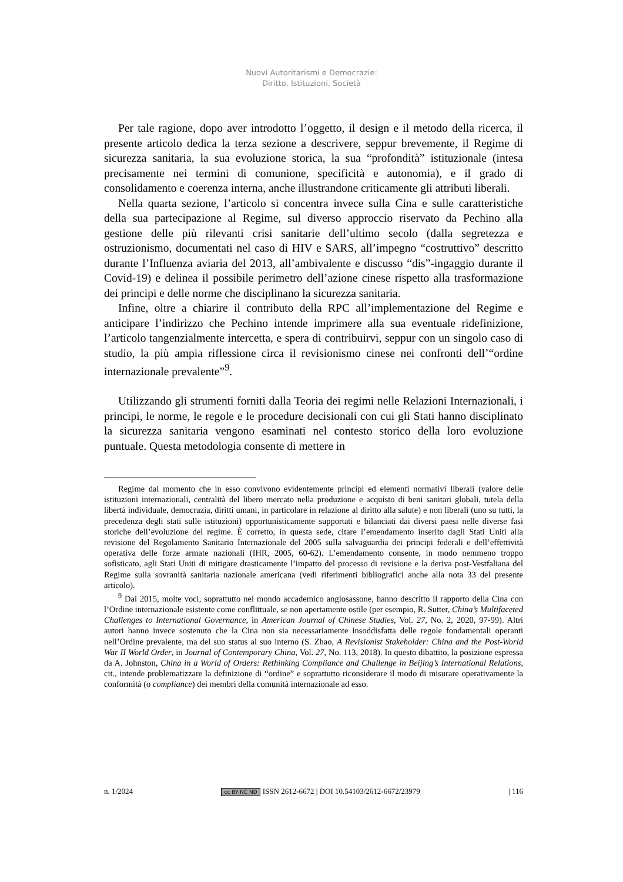Nuovi Autoritarismi e Democrazie:
Diritto, Istituzioni, Società
Per tale ragione, dopo aver introdotto l’oggetto, il design e il metodo della ricerca, il presente articolo dedica la terza sezione a descrivere, seppur brevemente, il Regime di sicurezza sanitaria, la sua evoluzione storica, la sua “profondità” istituzionale (intesa precisamente nei termini di comunione, specificità e autonomia), e il grado di consolidamento e coerenza interna, anche illustrandone criticamente gli attributi liberali.
Nella quarta sezione, l’articolo si concentra invece sulla Cina e sulle caratteristiche della sua partecipazione al Regime, sul diverso approccio riservato da Pechino alla gestione delle più rilevanti crisi sanitarie dell’ultimo secolo (dalla segretezza e ostruzionismo, documentati nel caso di HIV e SARS, all’impegno “costruttivo” descritto durante l’Influenza aviaria del 2013, all’ambivalente e discusso “dis”-ingaggio durante il Covid-19) e delinea il possibile perimetro dell’azione cinese rispetto alla trasformazione dei principi e delle norme che disciplinano la sicurezza sanitaria.
Infine, oltre a chiarire il contributo della RPC all’implementazione del Regime e anticipare l’indirizzo che Pechino intende imprimere alla sua eventuale ridefinizione, l’articolo tangenzialmente intercetta, e spera di contribuirvi, seppur con un singolo caso di studio, la più ampia riflessione circa il revisionismo cinese nei confronti dell’“ordine internazionale prevalente”<sup>9</sup>.
Utilizzando gli strumenti forniti dalla Teoria dei regimi nelle Relazioni Internazionali, i principi, le norme, le regole e le procedure decisionali con cui gli Stati hanno disciplinato la sicurezza sanitaria vengono esaminati nel contesto storico della loro evoluzione puntuale. Questa metodologia consente di mettere in
Regime dal momento che in esso convivono evidentemente principi ed elementi normativi liberali (valore delle istituzioni internazionali, centralità del libero mercato nella produzione e acquisto di beni sanitari globali, tutela della libertà individuale, democrazia, diritti umani, in particolare in relazione al diritto alla salute) e non liberali (uno su tutti, la precedenza degli stati sulle istituzioni) opportunisticamente supportati e bilanciati dai diversi paesi nelle diverse fasi storiche dell’evoluzione del regime. È corretto, in questa sede, citare l’emendamento inserito dagli Stati Uniti alla revisione del Regolamento Sanitario Internazionale del 2005 sulla salvaguardia dei principi federali e dell’effettività operativa delle forze armate nazionali (IHR, 2005, 60-62). L’emendamento consente, in modo nemmeno troppo sofisticato, agli Stati Uniti di mitigare drasticamente l’impatto del processo di revisione e la deriva post-Vestfaliana del Regime sulla sovranità sanitaria nazionale americana (vedi riferimenti bibliografici anche alla nota 33 del presente articolo).
<sup>9</sup> Dal 2015, molte voci, soprattutto nel mondo accademico anglosassone, hanno descritto il rapporto della Cina con l’Ordine internazionale esistente come conflittuale, se non apertamente ostile (per esempio, R. Sutter, China’s Multifaceted Challenges to International Governance, in American Journal of Chinese Studies, Vol. 27, No. 2, 2020, 97-99). Altri autori hanno invece sostenuto che la Cina non sia necessariamente insoddisfatta delle regole fondamentali operanti nell’Ordine prevalente, ma del suo status al suo interno (S. Zhao, A Revisionist Stakeholder: China and the Post-World War II World Order, in Journal of Contemporary China, Vol. 27, No. 113, 2018). In questo dibattito, la posizione espressa da A. Johnston, China in a World of Orders: Rethinking Compliance and Challenge in Beijing’s International Relations, cit., intende problematizzare la definizione di “ordine” e soprattutto riconsiderare il modo di misurare operativamente la conformità (o compliance) dei membri della comunità internazionale ad esso.
n. 1/2024 cc BY NC ND ISSN 2612-6672 | DOI 10.54103/2612-6672/23979 | 116